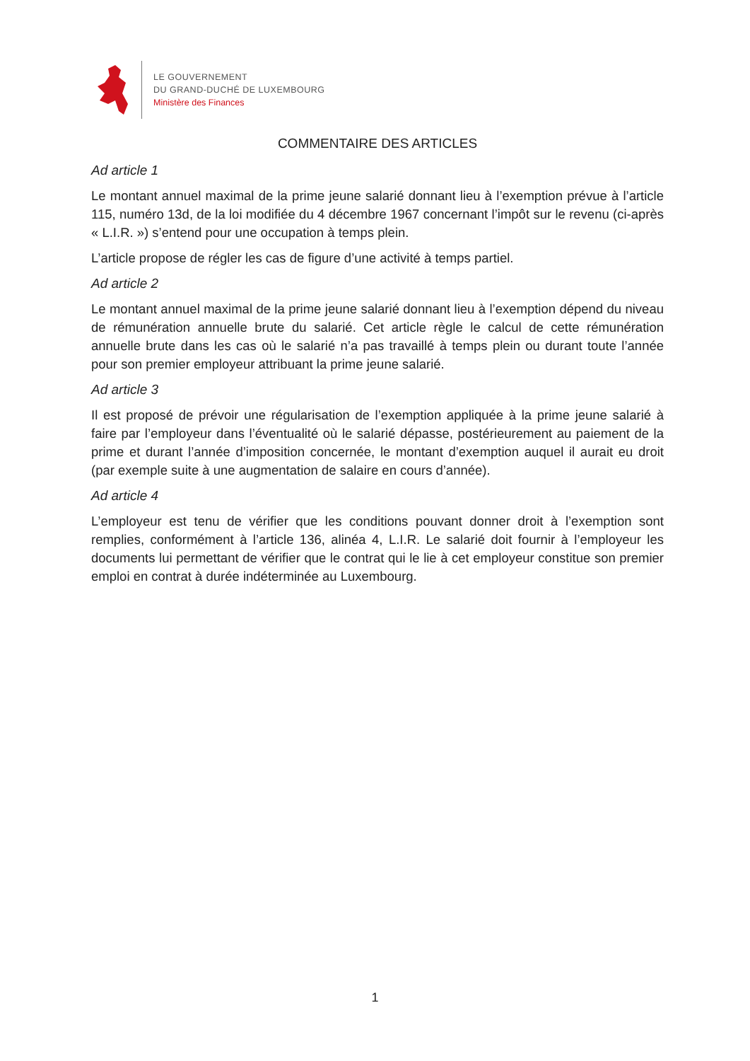LE GOUVERNEMENT
DU GRAND-DUCHÉ DE LUXEMBOURG
Ministère des Finances
COMMENTAIRE DES ARTICLES
Ad article 1
Le montant annuel maximal de la prime jeune salarié donnant lieu à l’exemption prévue à l’article 115, numéro 13d, de la loi modifiée du 4 décembre 1967 concernant l’impôt sur le revenu (ci-après « L.I.R. ») s’entend pour une occupation à temps plein.
L’article propose de régler les cas de figure d’une activité à temps partiel.
Ad article 2
Le montant annuel maximal de la prime jeune salarié donnant lieu à l’exemption dépend du niveau de rémunération annuelle brute du salarié. Cet article règle le calcul de cette rémunération annuelle brute dans les cas où le salarié n’a pas travaillé à temps plein ou durant toute l’année pour son premier employeur attribuant la prime jeune salarié.
Ad article 3
Il est proposé de prévoir une régularisation de l’exemption appliquée à la prime jeune salarié à faire par l’employeur dans l’éventualité où le salarié dépasse, postérieurement au paiement de la prime et durant l’année d’imposition concernée, le montant d’exemption auquel il aurait eu droit (par exemple suite à une augmentation de salaire en cours d’année).
Ad article 4
L’employeur est tenu de vérifier que les conditions pouvant donner droit à l’exemption sont remplies, conformément à l’article 136, alinéa 4, L.I.R. Le salarié doit fournir à l’employeur les documents lui permettant de vérifier que le contrat qui le lie à cet employeur constitue son premier emploi en contrat à durée indéterminée au Luxembourg.
1